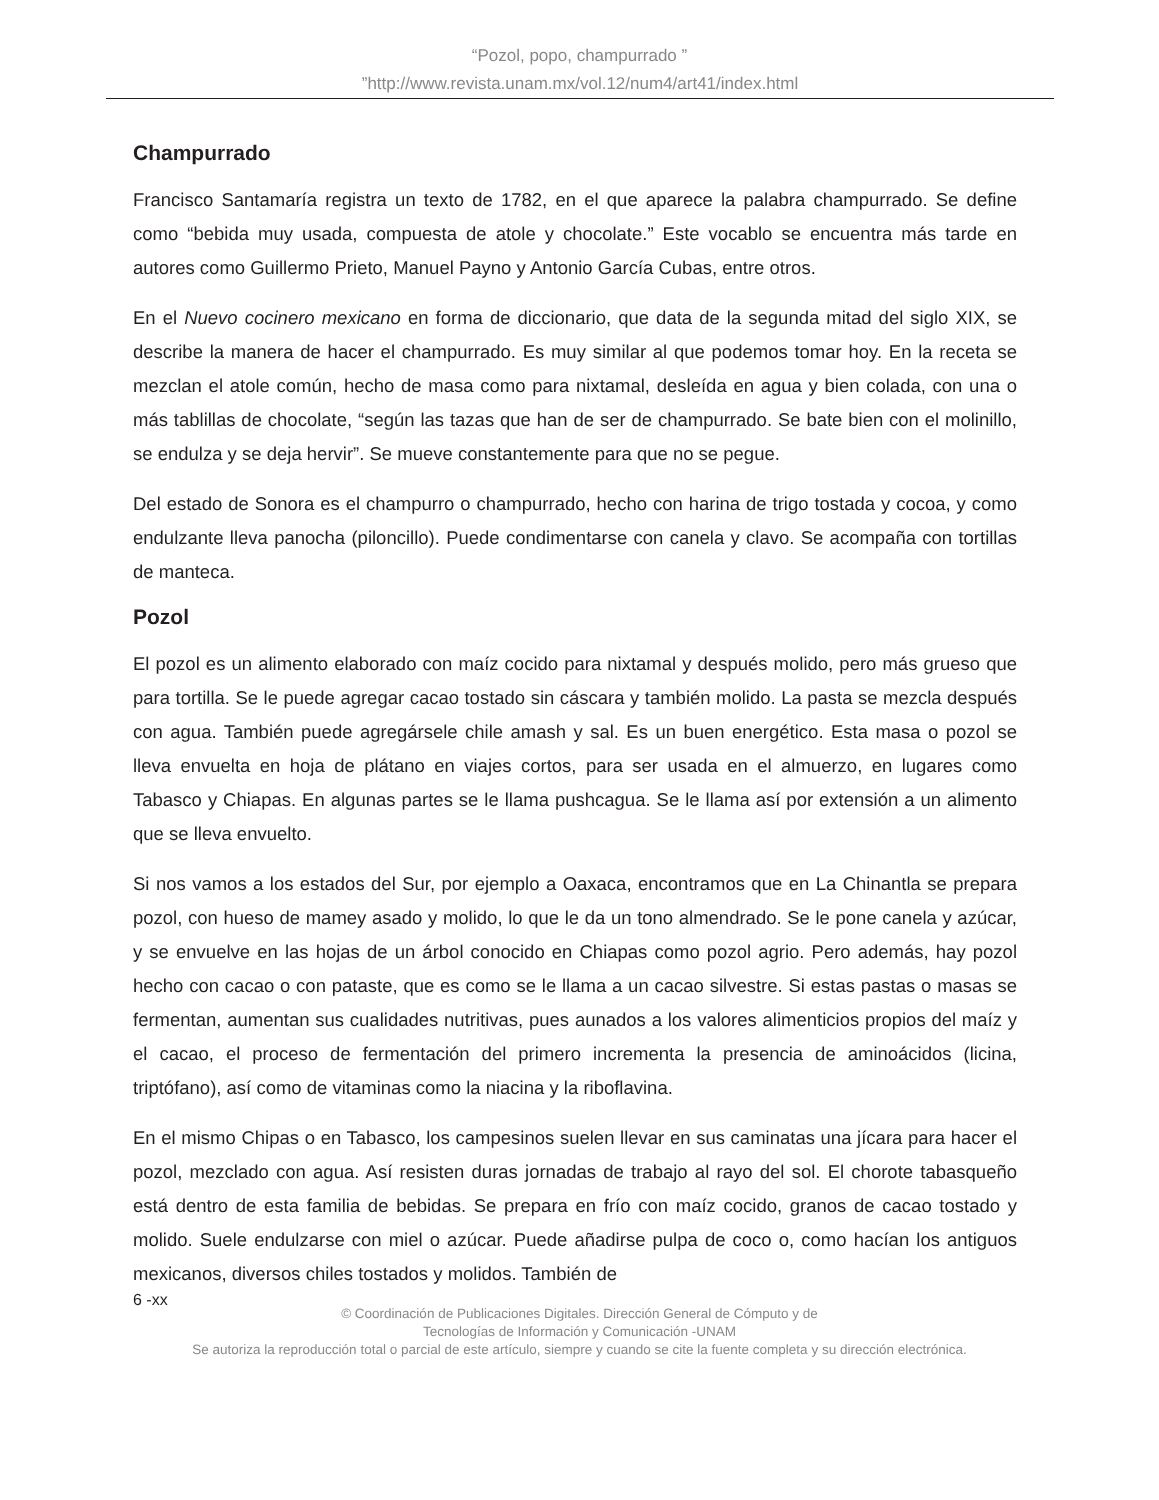“Pozol, popo, champurrado ”
”http://www.revista.unam.mx/vol.12/num4/art41/index.html
Champurrado
Francisco Santamaría registra un texto de 1782, en el que aparece la palabra champurrado. Se define como “bebida muy usada, compuesta de atole y chocolate.” Este vocablo se encuentra más tarde en autores como Guillermo Prieto, Manuel Payno y Antonio García Cubas, entre otros.
En el Nuevo cocinero mexicano en forma de diccionario, que data de la segunda mitad del siglo XIX, se describe la manera de hacer el champurrado. Es muy similar al que podemos tomar hoy. En la receta se mezclan el atole común, hecho de masa como para nixtamal, desleída en agua y bien colada, con una o más tablillas de chocolate, “según las tazas que han de ser de champurrado. Se bate bien con el molinillo, se endulza y se deja hervir”. Se mueve constantemente para que no se pegue.
Del estado de Sonora es el champurro o champurrado, hecho con harina de trigo tostada y cocoa, y como endulzante lleva panocha (piloncillo). Puede condimentarse con canela y clavo. Se acompaña con tortillas de manteca.
Pozol
El pozol es un alimento elaborado con maíz cocido para nixtamal y después molido, pero más grueso que para tortilla. Se le puede agregar cacao tostado sin cáscara y también molido. La pasta se mezcla después con agua. También puede agregársele chile amash y sal. Es un buen energético. Esta masa o pozol se lleva envuelta en hoja de plátano en viajes cortos, para ser usada en el almuerzo, en lugares como Tabasco y Chiapas. En algunas partes se le llama pushcagua. Se le llama así por extensión a un alimento que se lleva envuelto.
Si nos vamos a los estados del Sur, por ejemplo a Oaxaca, encontramos que en La Chinantla se prepara pozol, con hueso de mamey asado y molido, lo que le da un tono almendrado. Se le pone canela y azúcar, y se envuelve en las hojas de un árbol conocido en Chiapas como pozol agrio. Pero además, hay pozol hecho con cacao o con pataste, que es como se le llama a un cacao silvestre. Si estas pastas o masas se fermentan, aumentan sus cualidades nutritivas, pues aunados a los valores alimenticios propios del maíz y el cacao, el proceso de fermentación del primero incrementa la presencia de aminoácidos (licina, triptófano), así como de vitaminas como la niacina y la riboflavina.
En el mismo Chipas o en Tabasco, los campesinos suelen llevar en sus caminatas una jícara para hacer el pozol, mezclado con agua. Así resisten duras jornadas de trabajo al rayo del sol. El chorote tabasqueño está dentro de esta familia de bebidas. Se prepara en frío con maíz cocido, granos de cacao tostado y molido. Suele endulzarse con miel o azúcar. Puede añadirse pulpa de coco o, como hacían los antiguos mexicanos, diversos chiles tostados y molidos. También de
6 -xx
© Coordinación de Publicaciones Digitales. Dirección General de Cómputo y de
Tecnologías de Información y Comunicación -UNAM
Se autoriza la reproducción total o parcial de este artículo, siempre y cuando se cite la fuente completa y su dirección electrónica.